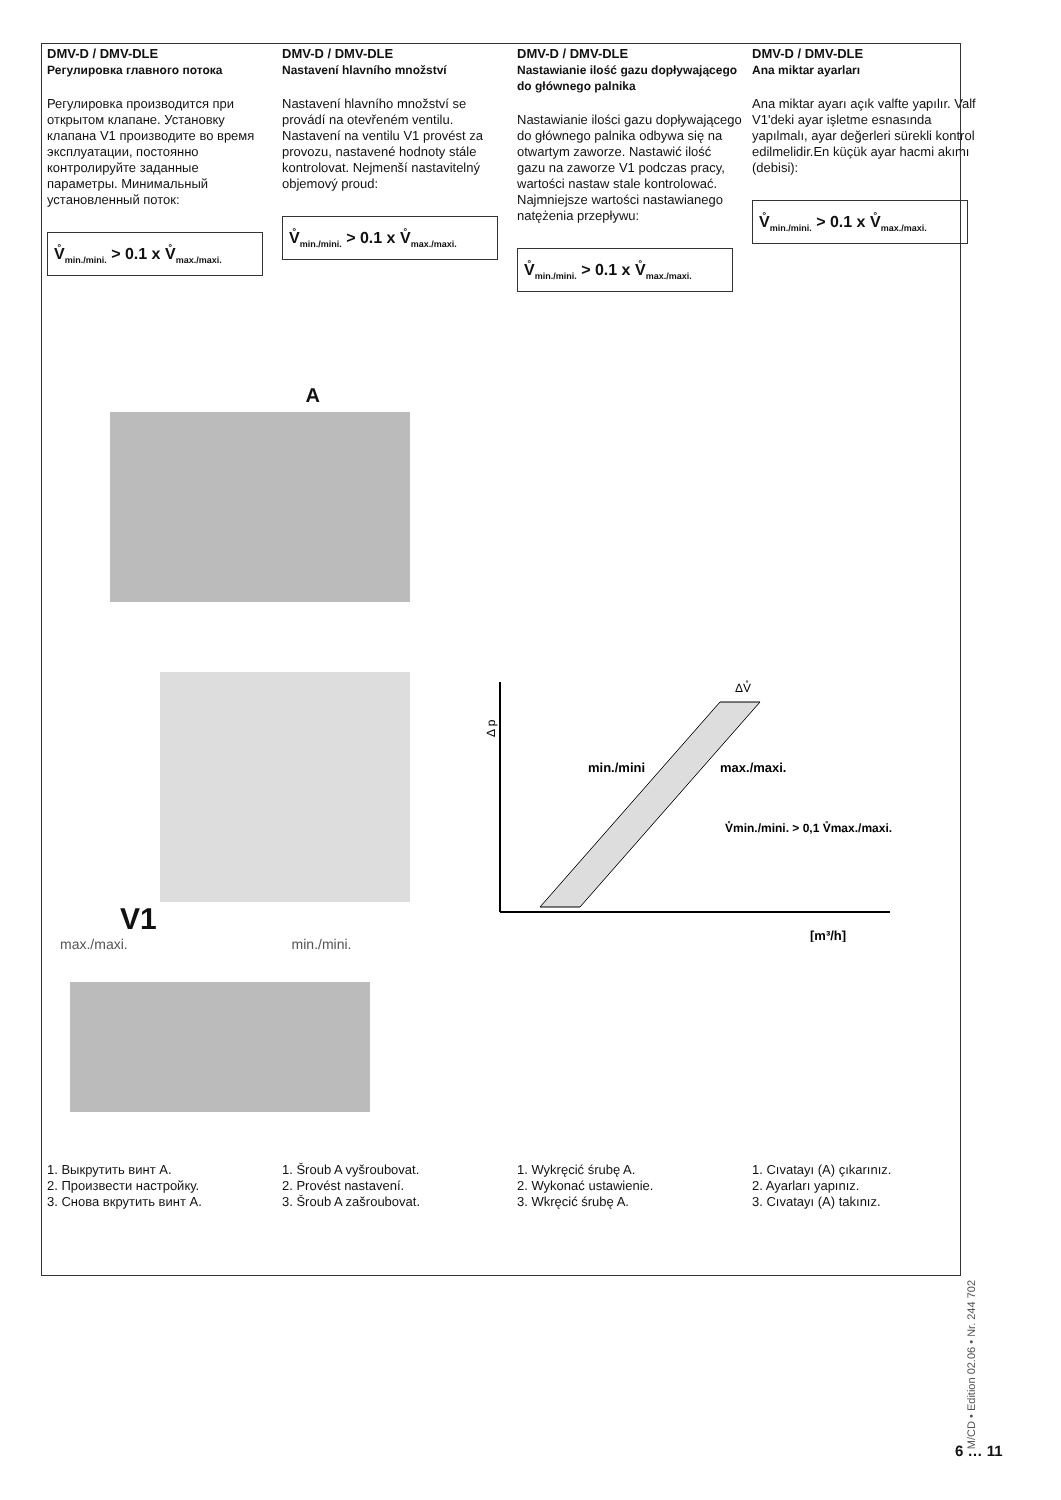DMV-D / DMV-DLE
Регулировка главного потока
Регулировка производится при открытом клапане. Установку клапана V1 производите во время эксплуатации, постоянно контролируйте заданные параметры. Минимальный установленный поток:
V̊<sub>min./mini.</sub> > 0.1 x V̊<sub>max./maxi.</sub>
DMV-D / DMV-DLE
Nastavení hlavního množství
Nastavení hlavního množství se provádí na otevřeném ventilu. Nastavení na ventilu V1 provést za provozu, nastavené hodnoty stále kontrolovat. Nejmenší nastavitelný objemový proud:
V̊<sub>min./mini.</sub> > 0.1 x V̊<sub>max./maxi.</sub>
DMV-D / DMV-DLE
Nastawianie ilość gazu dopływającego do głównego palnika
Nastawianie ilości gazu dopływającego do głównego palnika odbywa się na otwartym zaworze. Nastawić ilość gazu na zaworze V1 podczas pracy, wartości nastaw stale kontrolować. Najmniejsze wartości nastawianego natężenia przepływu:
V̊<sub>min./mini.</sub> > 0.1 x V̊<sub>max./maxi.</sub>
DMV-D / DMV-DLE
Ana miktar ayarları
Ana miktar ayarı açık valfte yapılır. Valf V1'deki ayar işletme esnasında yapılmalı, ayar değerleri sürekli kontrol edilmelidir.En küçük ayar hacmi akımı (debisi):
V̊<sub>min./mini.</sub> > 0.1 x V̊<sub>max./maxi.</sub>
A
V1
max./maxi. min./mini.
Δ p
ΔV̊
min./mini
max./maxi.
V̊min./mini. > 0,1 V̊max./maxi.
[m³/h]
1. Выкрутить винт A.
2. Произвести настройку.
3. Снова вкрутить винт A.
1. Šroub A vyšroubovat.
2. Provést nastavení.
3. Šroub A zašroubovat.
1. Wykręcić śrubę A.
2. Wykonać ustawienie.
3. Wkręcić śrubę A.
1. Cıvatayı (A) çıkarınız.
2. Ayarları yapınız.
3. Cıvatayı (A) takınız.
M/CD • Edition 02.06 • Nr. 244 702
6 … 11